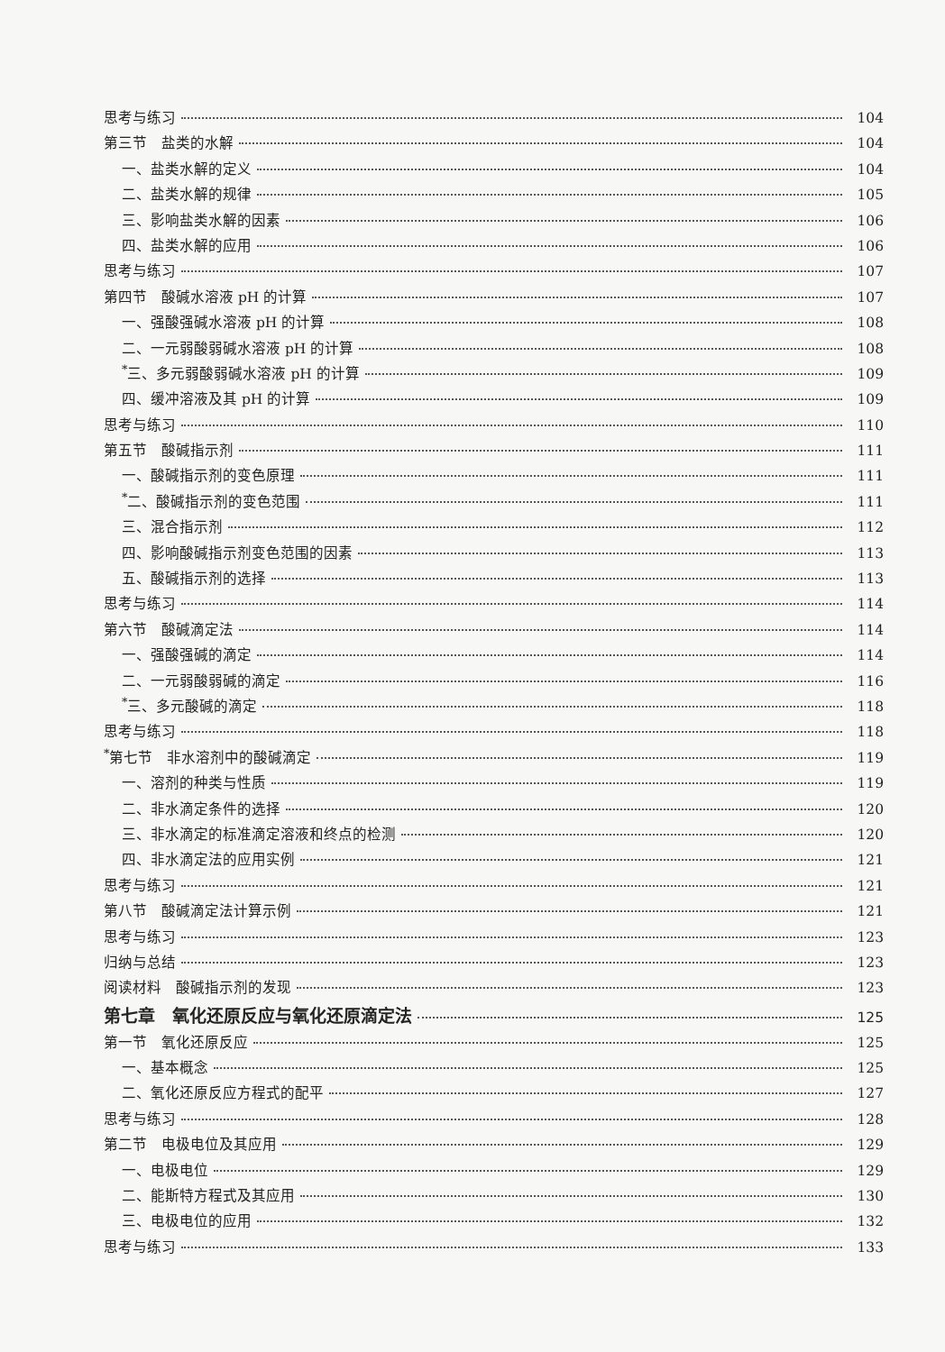思考与练习 104
第三节　盐类的水解 104
一、盐类水解的定义 104
二、盐类水解的规律 105
三、影响盐类水解的因素 106
四、盐类水解的应用 106
思考与练习 107
第四节　酸碱水溶液 pH 的计算 107
一、强酸强碱水溶液 pH 的计算 108
二、一元弱酸弱碱水溶液 pH 的计算 108
<sup>*</sup> 三、多元弱酸弱碱水溶液 pH 的计算 109
四、缓冲溶液及其 pH 的计算 109
思考与练习 110
第五节　酸碱指示剂 111
一、酸碱指示剂的变色原理 111
<sup>*</sup> 二、酸碱指示剂的变色范围 111
三、混合指示剂 112
四、影响酸碱指示剂变色范围的因素 113
五、酸碱指示剂的选择 113
思考与练习 114
第六节　酸碱滴定法 114
一、强酸强碱的滴定 114
二、一元弱酸弱碱的滴定 116
<sup>*</sup> 三、多元酸碱的滴定 118
思考与练习 118
<sup>*</sup> 第七节　非水溶剂中的酸碱滴定 119
一、溶剂的种类与性质 119
二、非水滴定条件的选择 120
三、非水滴定的标准滴定溶液和终点的检测 120
四、非水滴定法的应用实例 121
思考与练习 121
第八节　酸碱滴定法计算示例 121
思考与练习 123
归纳与总结 123
阅读材料　酸碱指示剂的发现 123
第七章　氧化还原反应与氧化还原滴定法 125
第一节　氧化还原反应 125
一、基本概念 125
二、氧化还原反应方程式的配平 127
思考与练习 128
第二节　电极电位及其应用 129
一、电极电位 129
二、能斯特方程式及其应用 130
三、电极电位的应用 132
思考与练习 133